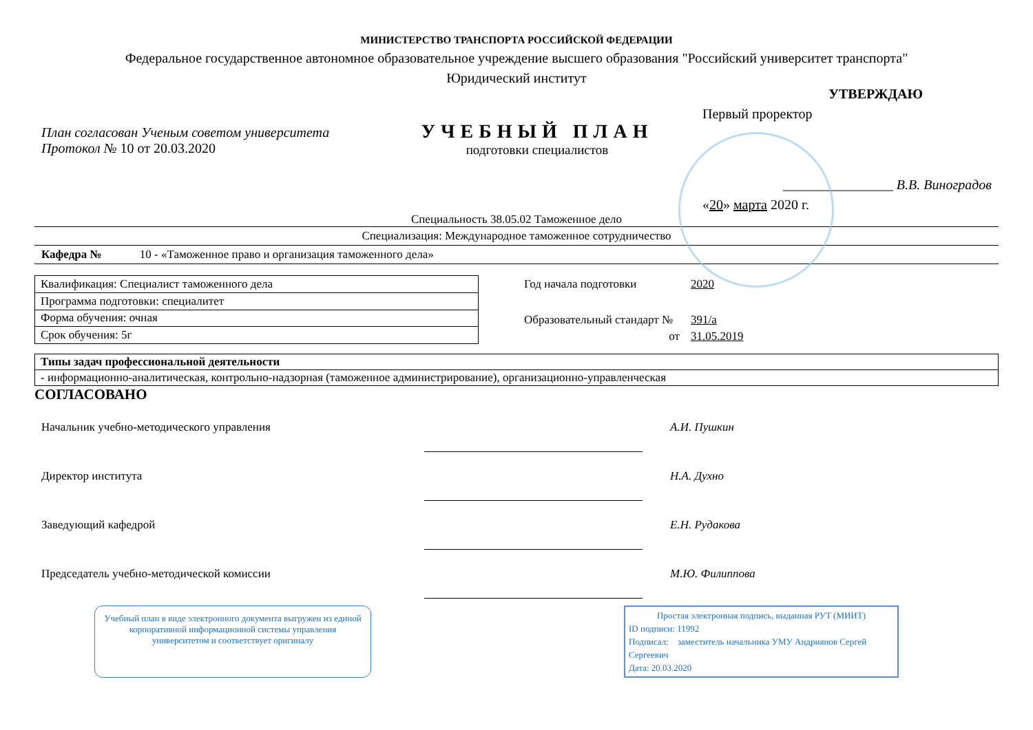МИНИСТЕРСТВО ТРАНСПОРТА РОССИЙСКОЙ ФЕДЕРАЦИИ
Федеральное государственное автономное образовательное учреждение высшего образования "Российский университет транспорта"
Юридический институт
План согласован Ученым советом университета
Протокол № 10 от 20.03.2020
УЧЕБНЫЙ ПЛАН
подготовки специалистов
УТВЕРЖДАЮ
Первый проректор
________________ В.В. Виноградов
«20» марта 2020 г.
Специальность 38.05.02 Таможенное дело
Специализация: Международное таможенное сотрудничество
Кафедра № 10 - «Таможенное право и организация таможенного дела»
| Квалификация: Специалист таможенного дела |
| Программа подготовки: специалитет |
| Форма обучения: очная |
| Срок обучения: 5г |
| Год начала подготовки | 2020 |
| Образовательный стандарт № | 391/а |
| от | 31.05.2019 |
| Типы задач профессиональной деятельности |
| - информационно-аналитическая, контрольно-надзорная (таможенное администрирование), организационно-управленческая |
СОГЛАСОВАНО
| Начальник учебно-методического управления | | А.И. Пушкин |
| Директор института | | Н.А. Духно |
| Заведующий кафедрой | | Е.Н. Рудакова |
| Председатель учебно-методической комиссии | | М.Ю. Филиппова |
Учебный план в виде электронного документа выгружен из единой корпоративной информационной системы управления университетом и соответствует оригиналу
Простая электронная подпись, выданная РУТ (МИИТ)
ID подписи: 11992
Подписал: заместитель начальника УМУ Андриянов Сергей Сергеевич
Дата: 20.03.2020